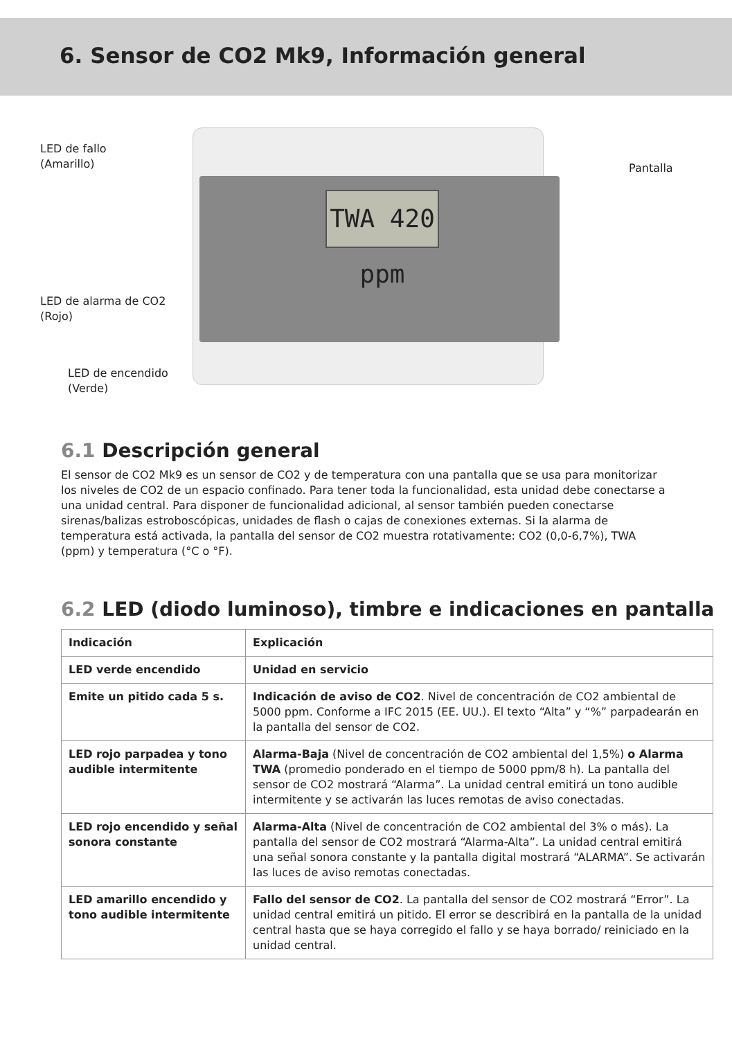6. Sensor de CO2 Mk9, Información general
TWA 420 ppm
LED de fallo
(Amarillo)
Pantalla
LED de alarma de CO2
(Rojo)
LED de encendido
(Verde)
6.1 Descripción general
El sensor de CO2 Mk9 es un sensor de CO2 y de temperatura con una pantalla que se usa para monitorizar los niveles de CO2 de un espacio confinado. Para tener toda la funcionalidad, esta unidad debe conectarse a una unidad central. Para disponer de funcionalidad adicional, al sensor también pueden conectarse sirenas/balizas estroboscópicas, unidades de flash o cajas de conexiones externas. Si la alarma de temperatura está activada, la pantalla del sensor de CO2 muestra rotativamente: CO2 (0,0-6,7%), TWA (ppm) y temperatura (°C o °F).
6.2 LED (diodo luminoso), timbre e indicaciones en pantalla
| Indicación | Explicación |
| --- | --- |
| LED verde encendido | Unidad en servicio |
| Emite un pitido cada 5 s. | Indicación de aviso de CO2 . Nivel de concentración de CO2 ambiental de 5000 ppm. Conforme a IFC 2015 (EE. UU.). El texto “Alta” y “%” parpadearán en la pantalla del sensor de CO2. |
| LED rojo parpadea y tono audible intermitente | Alarma-Baja (Nivel de concentración de CO2 ambiental del 1,5%) o Alarma TWA (promedio ponderado en el tiempo de 5000 ppm/8 h). La pantalla del sensor de CO2 mostrará “Alarma”. La unidad central emitirá un tono audible intermitente y se activarán las luces remotas de aviso conectadas. |
| LED rojo encendido y señal sonora constante | Alarma-Alta (Nivel de concentración de CO2 ambiental del 3% o más). La pantalla del sensor de CO2 mostrará “Alarma-Alta”. La unidad central emitirá una señal sonora constante y la pantalla digital mostrará “ALARMA”. Se activarán las luces de aviso remotas conectadas. |
| LED amarillo encendido y tono audible intermitente | Fallo del sensor de CO2 . La pantalla del sensor de CO2 mostrará “Error”. La unidad central emitirá un pitido. El error se describirá en la pantalla de la unidad central hasta que se haya corregido el fallo y se haya borrado/ reiniciado en la unidad central. |